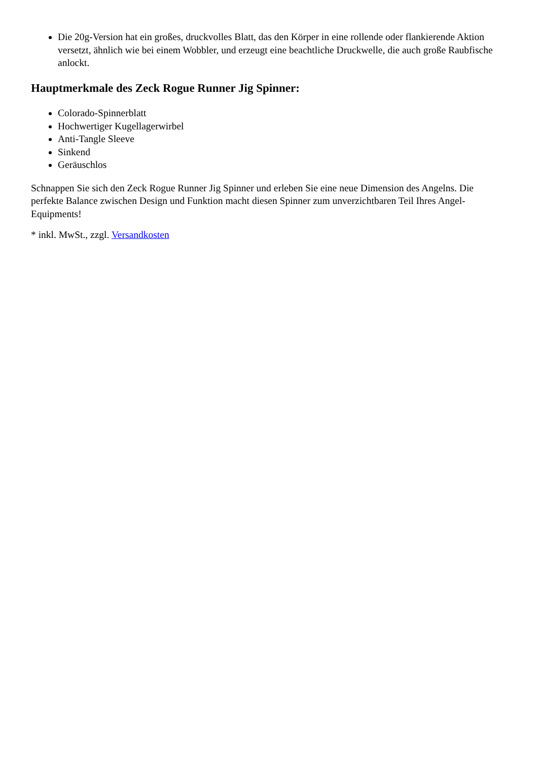Die 20g-Version hat ein großes, druckvolles Blatt, das den Körper in eine rollende oder flankierende Aktion versetzt, ähnlich wie bei einem Wobbler, und erzeugt eine beachtliche Druckwelle, die auch große Raubfische anlockt.
Hauptmerkmale des Zeck Rogue Runner Jig Spinner:
Colorado-Spinnerblatt
Hochwertiger Kugellagerwirbel
Anti-Tangle Sleeve
Sinkend
Geräuschlos
Schnappen Sie sich den Zeck Rogue Runner Jig Spinner und erleben Sie eine neue Dimension des Angelns. Die perfekte Balance zwischen Design und Funktion macht diesen Spinner zum unverzichtbaren Teil Ihres Angel-Equipments!
* inkl. MwSt., zzgl. Versandkosten